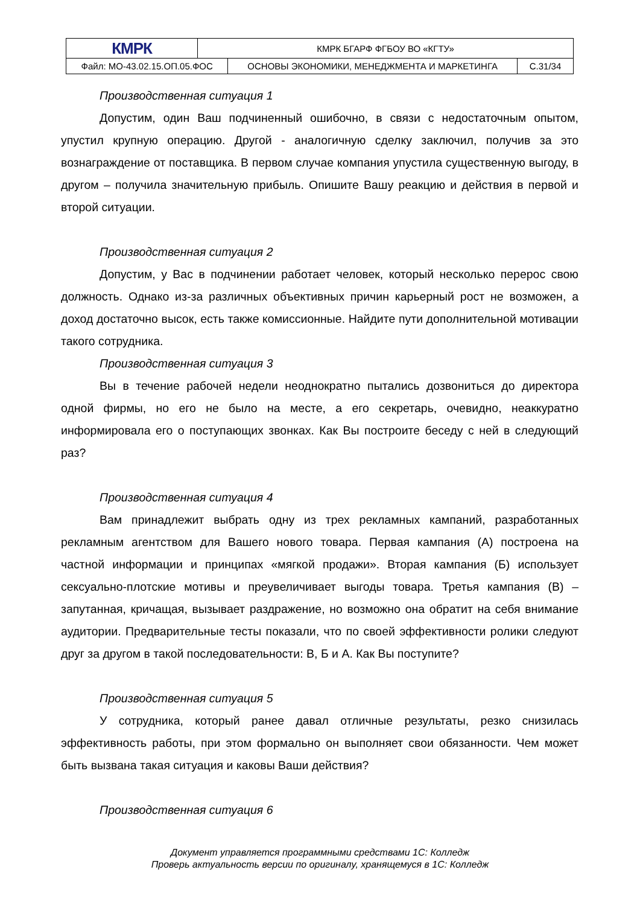| КМРК | КМРК БГАРФ ФГБОУ ВО «КГТУ» | | |
| Файл: МО-43.02.15.ОП.05.ФОС | | ОСНОВЫ ЭКОНОМИКИ, МЕНЕДЖМЕНТА И МАРКЕТИНГА | С.31/34 |
Производственная ситуация 1
Допустим, один Ваш подчиненный ошибочно, в связи с недостаточным опытом, упустил крупную операцию. Другой - аналогичную сделку заключил, получив за это вознаграждение от поставщика. В первом случае компания упустила существенную выгоду, в другом – получила значительную прибыль. Опишите Вашу реакцию и действия в первой и второй ситуации.
Производственная ситуация 2
Допустим, у Вас в подчинении работает человек, который несколько перерос свою должность. Однако из-за различных объективных причин карьерный рост не возможен, а доход достаточно высок, есть также комиссионные. Найдите пути дополнительной мотивации такого сотрудника.
Производственная ситуация 3
Вы в течение рабочей недели неоднократно пытались дозвониться до директора одной фирмы, но его не было на месте, а его секретарь, очевидно, неаккуратно информировала его о поступающих звонках. Как Вы построите беседу с ней в следующий раз?
Производственная ситуация 4
Вам принадлежит выбрать одну из трех рекламных кампаний, разработанных рекламным агентством для Вашего нового товара. Первая кампания (А) построена на частной информации и принципах «мягкой продажи». Вторая кампания (Б) использует сексуально-плотские мотивы и преувеличивает выгоды товара. Третья кампания (В) – запутанная, кричащая, вызывает раздражение, но возможно она обратит на себя внимание аудитории. Предварительные тесты показали, что по своей эффективности ролики следуют друг за другом в такой последовательности: В, Б и А. Как Вы поступите?
Производственная ситуация 5
У сотрудника, который ранее давал отличные результаты, резко снизилась эффективность работы, при этом формально он выполняет свои обязанности. Чем может быть вызвана такая ситуация и каковы Ваши действия?
Производственная ситуация 6
Документ управляется программными средствами 1С: Колледж
Проверь актуальность версии по оригиналу, хранящемуся в 1С: Колледж